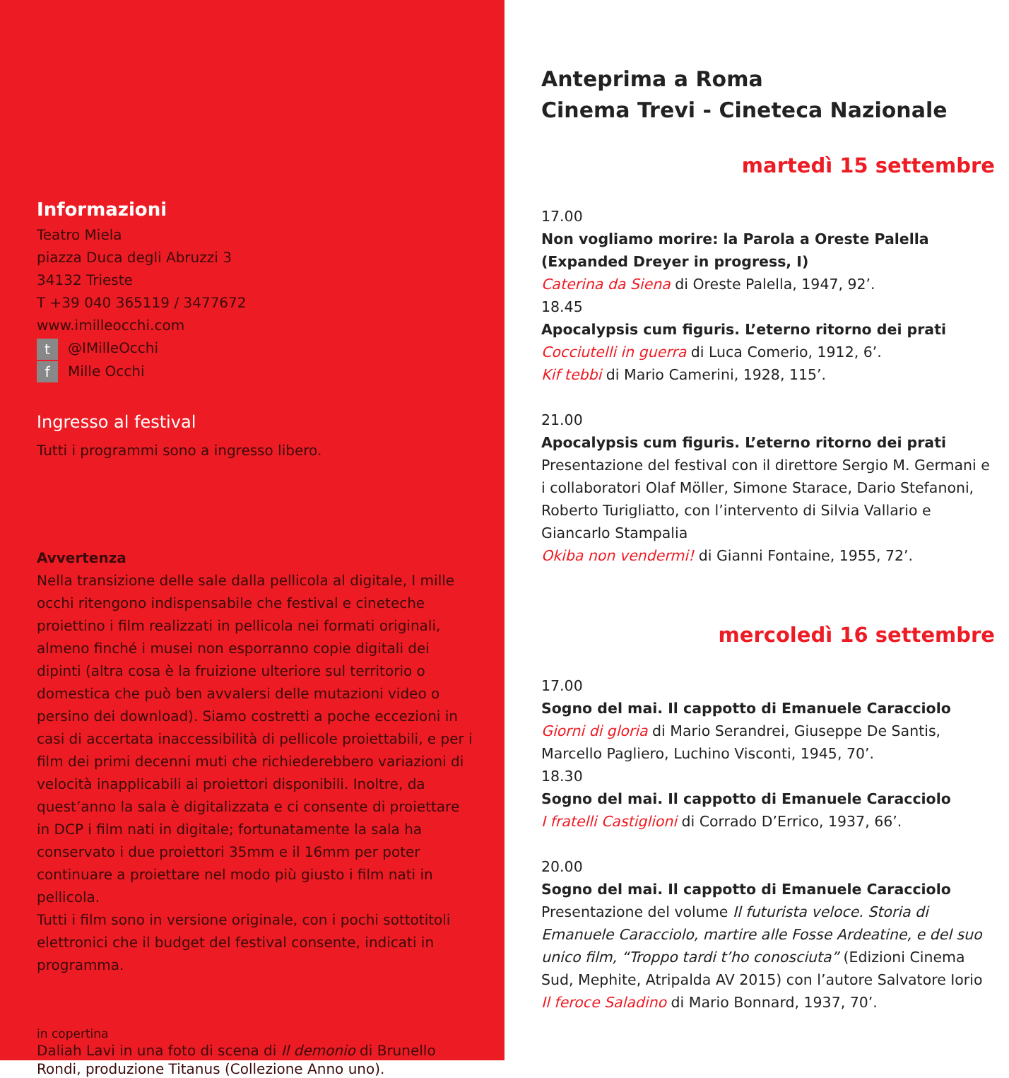Informazioni
Teatro Miela
piazza Duca degli Abruzzi 3
34132 Trieste
T +39 040 365119 / 3477672
www.imilleocchi.com
t @IMilleOcchi
f Mille Occhi
Ingresso al festival
Tutti i programmi sono a ingresso libero.
Avvertenza
Nella transizione delle sale dalla pellicola al digitale, I mille occhi ritengono indispensabile che festival e cineteche proiettino i film realizzati in pellicola nei formati originali, almeno finché i musei non esporranno copie digitali dei dipinti (altra cosa è la fruizione ulteriore sul territorio o domestica che può ben avvalersi delle mutazioni video o persino dei download). Siamo costretti a poche eccezioni in casi di accertata inaccessibilità di pellicole proiettabili, e per i film dei primi decenni muti che richiederebbero variazioni di velocità inapplicabili ai proiettori disponibili. Inoltre, da quest’anno la sala è digitalizzata e ci consente di proiettare in DCP i film nati in digitale; fortunatamente la sala ha conservato i due proiettori 35mm e il 16mm per poter continuare a proiettare nel modo più giusto i film nati in pellicola.
Tutti i film sono in versione originale, con i pochi sottotitoli elettronici che il budget del festival consente, indicati in programma.
in copertina
Daliah Lavi in una foto di scena di Il demonio di Brunello Rondi, produzione Titanus (Collezione Anno uno).
Anteprima a Roma
Cinema Trevi - Cineteca Nazionale
martedì 15 settembre
17.00
Non vogliamo morire: la Parola a Oreste Palella (Expanded Dreyer in progress, I)
Caterina da Siena di Oreste Palella, 1947, 92’.
18.45
Apocalypsis cum figuris. L’eterno ritorno dei prati
Cocciutelli in guerra di Luca Comerio, 1912, 6’.
Kif tebbi di Mario Camerini, 1928, 115’.
21.00
Apocalypsis cum figuris. L’eterno ritorno dei prati
Presentazione del festival con il direttore Sergio M. Germani e i collaboratori Olaf Möller, Simone Starace, Dario Stefanoni, Roberto Turigliatto, con l’intervento di Silvia Vallario e Giancarlo Stampalia
Okiba non vendermi! di Gianni Fontaine, 1955, 72’.
mercoledì 16 settembre
17.00
Sogno del mai. Il cappotto di Emanuele Caracciolo
Giorni di gloria di Mario Serandrei, Giuseppe De Santis, Marcello Pagliero, Luchino Visconti, 1945, 70’.
18.30
Sogno del mai. Il cappotto di Emanuele Caracciolo
I fratelli Castiglioni di Corrado D’Errico, 1937, 66’.
20.00
Sogno del mai. Il cappotto di Emanuele Caracciolo
Presentazione del volume Il futurista veloce. Storia di Emanuele Caracciolo, martire alle Fosse Ardeatine, e del suo unico film, “Troppo tardi t’ho conosciuta” (Edizioni Cinema Sud, Mephite, Atripalda AV 2015) con l’autore Salvatore Iorio
Il feroce Saladino di Mario Bonnard, 1937, 70’.